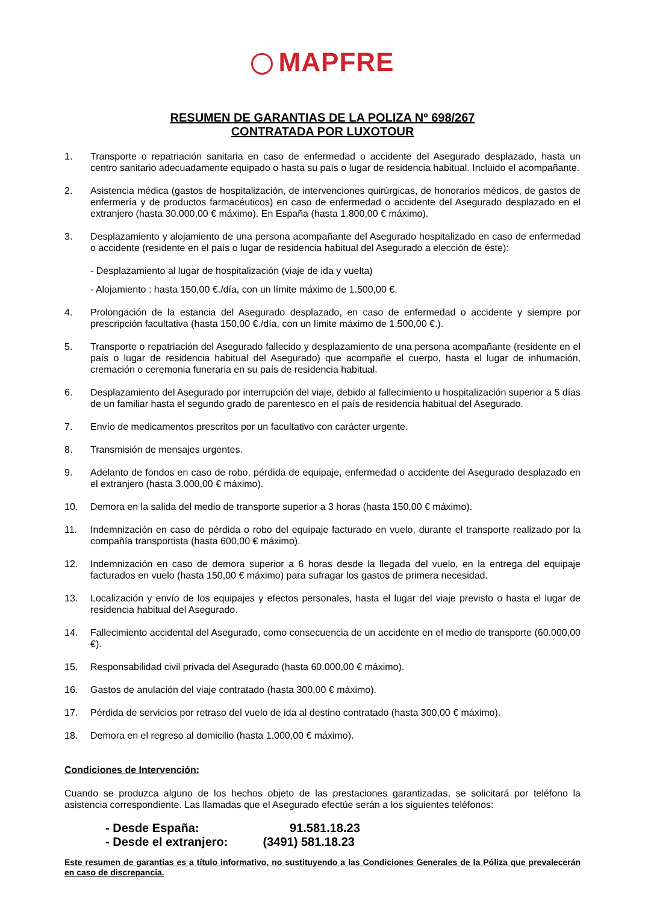MAPFRE
RESUMEN DE GARANTIAS DE LA POLIZA Nº 698/267
CONTRATADA POR LUXOTOUR
1. Transporte o repatriación sanitaria en caso de enfermedad o accidente del Asegurado desplazado, hasta un centro sanitario adecuadamente equipado o hasta su país o lugar de residencia habitual. Incluido el acompañante.
2. Asistencia médica (gastos de hospitalización, de intervenciones quirúrgicas, de honorarios médicos, de gastos de enfermería y de productos farmacéuticos) en caso de enfermedad o accidente del Asegurado desplazado en el extranjero (hasta 30.000,00 € máximo). En España (hasta 1.800,00 € máximo).
3. Desplazamiento y alojamiento de una persona acompañante del Asegurado hospitalizado en caso de enfermedad o accidente (residente en el país o lugar de residencia habitual del Asegurado a elección de éste):
- Desplazamiento al lugar de hospitalización (viaje de ida y vuelta)
- Alojamiento : hasta 150,00 €./día, con un límite máximo de 1.500,00 €.
4. Prolongación de la estancia del Asegurado desplazado, en caso de enfermedad o accidente y siempre por prescripción facultativa (hasta 150,00 €./día, con un límite máximo de 1.500,00 €.).
5. Transporte o repatriación del Asegurado fallecido y desplazamiento de una persona acompañante (residente en el país o lugar de residencia habitual del Asegurado) que acompañe el cuerpo, hasta el lugar de inhumación, cremación o ceremonia funeraria en su país de residencia habitual.
6. Desplazamiento del Asegurado por interrupción del viaje, debido al fallecimiento u hospitalización superior a 5 días de un familiar hasta el segundo grado de parentesco en el país de residencia habitual del Asegurado.
7. Envío de medicamentos prescritos por un facultativo con carácter urgente.
8. Transmisión de mensajes urgentes.
9. Adelanto de fondos en caso de robo, pérdida de equipaje, enfermedad o accidente del Asegurado desplazado en el extranjero (hasta 3.000,00 € máximo).
10. Demora en la salida del medio de transporte superior a 3 horas (hasta 150,00 € máximo).
11. Indemnización en caso de pérdida o robo del equipaje facturado en vuelo, durante el transporte realizado por la compañía transportista (hasta 600,00 € máximo).
12. Indemnización en caso de demora superior a 6 horas desde la llegada del vuelo, en la entrega del equipaje facturados en vuelo (hasta 150,00 € máximo) para sufragar los gastos de primera necesidad.
13. Localización y envío de los equipajes y efectos personales, hasta el lugar del viaje previsto o hasta el lugar de residencia habitual del Asegurado.
14. Fallecimiento accidental del Asegurado, como consecuencia de un accidente en el medio de transporte (60.000,00 €).
15. Responsabilidad civil privada del Asegurado (hasta 60.000,00 € máximo).
16. Gastos de anulación del viaje contratado (hasta 300,00 € máximo).
17. Pérdida de servicios por retraso del vuelo de ida al destino contratado (hasta 300,00 € máximo).
18. Demora en el regreso al domicilio (hasta 1.000,00 € máximo).
Condiciones de Intervención:
Cuando se produzca alguno de los hechos objeto de las prestaciones garantizadas, se solicitará por teléfono la asistencia correspondiente. Las llamadas que el Asegurado efectúe serán a los siguientes teléfonos:
- Desde España: 91.581.18.23
- Desde el extranjero: (3491) 581.18.23
Este resumen de garantías es a título informativo, no sustituyendo a las Condiciones Generales de la Póliza que prevalecerán en caso de discrepancia.